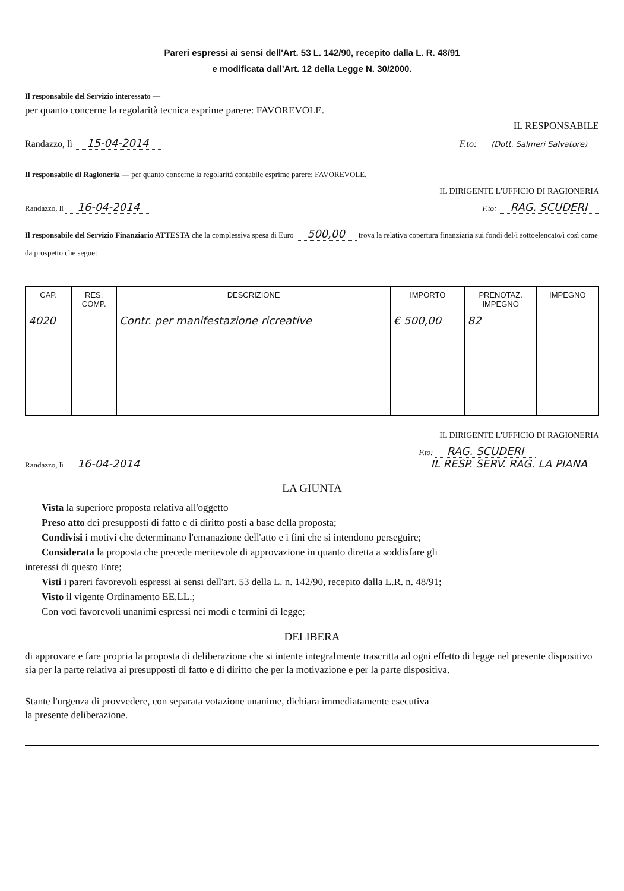Pareri espressi ai sensi dell'Art. 53 L. 142/90, recepito dalla L. R. 48/91
e modificata dall'Art. 12 della Legge N. 30/2000.
Il responsabile del Servizio interessato —
per quanto concerne la regolarità tecnica esprime parere: FAVOREVOLE.
IL RESPONSABILE
Randazzo, lì 15-04-2014 F.to: (Dott. Salmeri Salvatore)
Il responsabile di Ragioneria — per quanto concerne la regolarità contabile esprime parere: FAVOREVOLE.
IL DIRIGENTE L'UFFICIO DI RAGIONERIA
Randazzo, lì 16-04-2014 F.to: RAG. SCUDERI
Il responsabile del Servizio Finanziario ATTESTA che la complessiva spesa di Euro 500,00 trova la relativa copertura finanziaria sui fondi del/i sottoelencato/i così come da prospetto che segue:
| CAP. | RES. COMP. | DESCRIZIONE | IMPORTO | PRENOTAZ. IMPEGNO | IMPEGNO |
| --- | --- | --- | --- | --- | --- |
| 4020 | | Contr. per manifestazione ricreative | € 500,00 | 82 | |
IL DIRIGENTE L'UFFICIO DI RAGIONERIA
Randazzo, lì 16-04-2014 F.to: RAG. SCUDERI
IL RESP. SERV. RAG. LA PIANA
LA GIUNTA
Vista la superiore proposta relativa all'oggetto
Preso atto dei presupposti di fatto e di diritto posti a base della proposta;
Condivisi i motivi che determinano l'emanazione dell'atto e i fini che si intendono perseguire;
Considerata la proposta che precede meritevole di approvazione in quanto diretta a soddisfare gli
interessi di questo Ente;
Visti i pareri favorevoli espressi ai sensi dell'art. 53 della L. n. 142/90, recepito dalla L.R. n. 48/91;
Visto il vigente Ordinamento EE.LL.;
Con voti favorevoli unanimi espressi nei modi e termini di legge;
DELIBERA
di approvare e fare propria la proposta di deliberazione che si intente integralmente trascritta ad ogni effetto di legge nel presente dispositivo sia per la parte relativa ai presupposti di fatto e di diritto che per la motivazione e per la parte dispositiva.
Stante l'urgenza di provvedere, con separata votazione unanime, dichiara immediatamente esecutiva
la presente deliberazione.